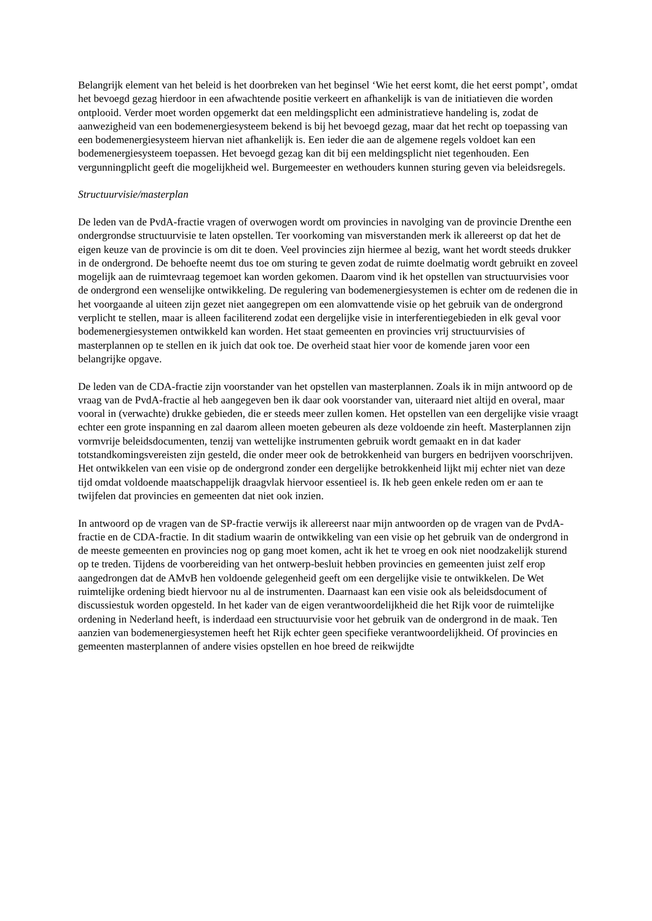Belangrijk element van het beleid is het doorbreken van het beginsel ‘Wie het eerst komt, die het eerst pompt’, omdat het bevoegd gezag hierdoor in een afwachtende positie verkeert en afhankelijk is van de initiatieven die worden ontplooid. Verder moet worden opgemerkt dat een meldingsplicht een administratieve handeling is, zodat de aanwezigheid van een bodemenergiesysteem bekend is bij het bevoegd gezag, maar dat het recht op toepassing van een bodemenergiesysteem hiervan niet afhankelijk is. Een ieder die aan de algemene regels voldoet kan een bodemenergiesysteem toepassen. Het bevoegd gezag kan dit bij een meldingsplicht niet tegenhouden. Een vergunningplicht geeft die mogelijkheid wel. Burgemeester en wethouders kunnen sturing geven via beleidsregels.
Structuurvisie/masterplan
De leden van de PvdA-fractie vragen of overwogen wordt om provincies in navolging van de provincie Drenthe een ondergrondse structuurvisie te laten opstellen. Ter voorkoming van misverstanden merk ik allereerst op dat het de eigen keuze van de provincie is om dit te doen. Veel provincies zijn hiermee al bezig, want het wordt steeds drukker in de ondergrond. De behoefte neemt dus toe om sturing te geven zodat de ruimte doelmatig wordt gebruikt en zoveel mogelijk aan de ruimtevraag tegemoet kan worden gekomen. Daarom vind ik het opstellen van structuurvisies voor de ondergrond een wenselijke ontwikkeling. De regulering van bodemenergiesystemen is echter om de redenen die in het voorgaande al uiteen zijn gezet niet aangegrepen om een alomvattende visie op het gebruik van de ondergrond verplicht te stellen, maar is alleen faciliterend zodat een dergelijke visie in interferentiegebieden in elk geval voor bodemenergiesystemen ontwikkeld kan worden. Het staat gemeenten en provincies vrij structuurvisies of masterplannen op te stellen en ik juich dat ook toe. De overheid staat hier voor de komende jaren voor een belangrijke opgave.
De leden van de CDA-fractie zijn voorstander van het opstellen van masterplannen. Zoals ik in mijn antwoord op de vraag van de PvdA-fractie al heb aangegeven ben ik daar ook voorstander van, uiteraard niet altijd en overal, maar vooral in (verwachte) drukke gebieden, die er steeds meer zullen komen. Het opstellen van een dergelijke visie vraagt echter een grote inspanning en zal daarom alleen moeten gebeuren als deze voldoende zin heeft. Masterplannen zijn vormvrije beleidsdocumenten, tenzij van wettelijke instrumenten gebruik wordt gemaakt en in dat kader totstandkomingsvereisten zijn gesteld, die onder meer ook de betrokkenheid van burgers en bedrijven voorschrijven. Het ontwikkelen van een visie op de ondergrond zonder een dergelijke betrokkenheid lijkt mij echter niet van deze tijd omdat voldoende maatschappelijk draagvlak hiervoor essentieel is. Ik heb geen enkele reden om er aan te twijfelen dat provincies en gemeenten dat niet ook inzien.
In antwoord op de vragen van de SP-fractie verwijs ik allereerst naar mijn antwoorden op de vragen van de PvdA-fractie en de CDA-fractie. In dit stadium waarin de ontwikkeling van een visie op het gebruik van de ondergrond in de meeste gemeenten en provincies nog op gang moet komen, acht ik het te vroeg en ook niet noodzakelijk sturend op te treden. Tijdens de voorbereiding van het ontwerp-besluit hebben provincies en gemeenten juist zelf erop aangedrongen dat de AMvB hen voldoende gelegenheid geeft om een dergelijke visie te ontwikkelen. De Wet ruimtelijke ordening biedt hiervoor nu al de instrumenten. Daarnaast kan een visie ook als beleidsdocument of discussiestuk worden opgesteld. In het kader van de eigen verantwoordelijkheid die het Rijk voor de ruimtelijke ordening in Nederland heeft, is inderdaad een structuurvisie voor het gebruik van de ondergrond in de maak. Ten aanzien van bodemenergiesystemen heeft het Rijk echter geen specifieke verantwoordelijkheid. Of provincies en gemeenten masterplannen of andere visies opstellen en hoe breed de reikwijdte